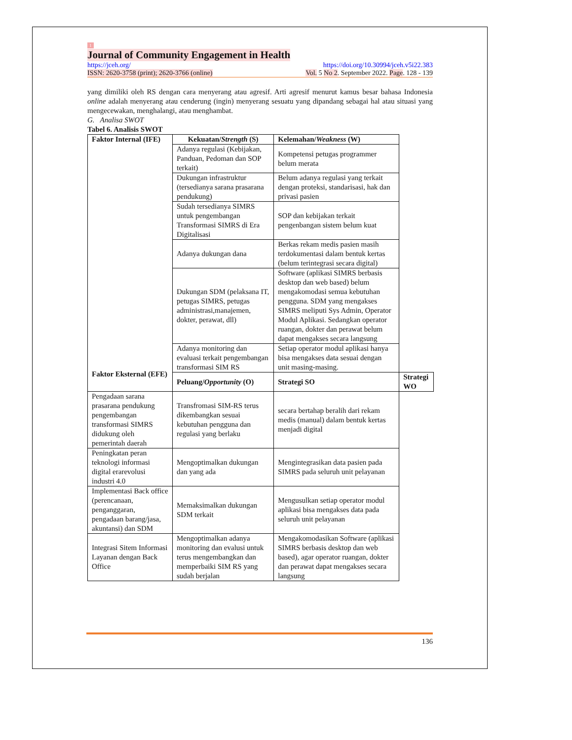1
Journal of Community Engagement in Health
https://jceh.org/ https://doi.org/10.30994/jceh.v5i22.383
ISSN: 2620-3758 (print); 2620-3766 (online) Vol. 5 No 2. September 2022. Page. 128 - 139
yang dimiliki oleh RS dengan cara menyerang atau agresif. Arti agresif menurut kamus besar bahasa Indonesia online adalah menyerang atau cenderung (ingin) menyerang sesuatu yang dipandang sebagai hal atau situasi yang mengecewakan, menghalangi, atau menghambat.
G. Analisa SWOT
Tabel 6. Analisis SWOT
| Faktor Internal (IFE) Faktor Eksternal (EFE) | Kekuatan/ Strength (S) | Kelemahan/ Weakness (W) | |
| --- | --- | --- | --- |
| | Adanya regulasi (Kebijakan, Panduan, Pedoman dan SOP terkait) | Kompetensi petugas programmer belum merata | |
| | Dukungan infrastruktur (tersedianya sarana prasarana pendukung) | Belum adanya regulasi yang terkait dengan proteksi, standarisasi, hak dan privasi pasien | |
| | Sudah tersedianya SIMRS untuk pengembangan Transformasi SIMRS di Era Digitalisasi | SOP dan kebijakan terkait pengenbangan sistem belum kuat | |
| | Adanya dukungan dana | Berkas rekam medis pasien masih terdokumentasi dalam bentuk kertas (belum terintegrasi secara digital) | |
| | Dukungan SDM (pelaksana IT, petugas SIMRS, petugas administrasi,manajemen, dokter, perawat, dll) | Software (aplikasi SIMRS berbasis desktop dan web based) belum mengakomodasi semua kebutuhan pengguna. SDM yang mengakses SIMRS meliputi Sys Admin, Operator Modul Aplikasi. Sedangkan operator ruangan, dokter dan perawat belum dapat mengakses secara langsung | |
| | Adanya monitoring dan evaluasi terkait pengembangan transformasi SIM RS | Setiap operator modul aplikasi hanya bisa mengakses data sesuai dengan unit masing-masing. | |
| | Peluang/ Opportunity (O) | Strategi SO | Strategi WO |
| Pengadaan sarana prasarana pendukung pengembangan transformasi SIMRS didukung oleh pemerintah daerah | Transfromasi SIM-RS terus dikembangkan sesuai kebutuhan pengguna dan regulasi yang berlaku | secara bertahap beralih dari rekam medis (manual) dalam bentuk kertas menjadi digital | |
| Peningkatan peran teknologi informasi digital erarevolusi industri 4.0 | Mengoptimalkan dukungan dan yang ada | Mengintegrasikan data pasien pada SIMRS pada seluruh unit pelayanan | |
| Implementasi Back office (perencanaan, penganggaran, pengadaan barang/jasa, akuntansi) dan SDM | Memaksimalkan dukungan SDM terkait | Mengusulkan setiap operator modul aplikasi bisa mengakses data pada seluruh unit pelayanan | |
| Integrasi Sitem Informasi Layanan dengan Back Office | Mengoptimalkan adanya monitoring dan evalusi untuk terus mengembangkan dan memperbaiki SIM RS yang sudah berjalan | Mengakomodasikan Software (aplikasi SIMRS berbasis desktop dan web based), agar operator ruangan, dokter dan perawat dapat mengakses secara langsung | |
136